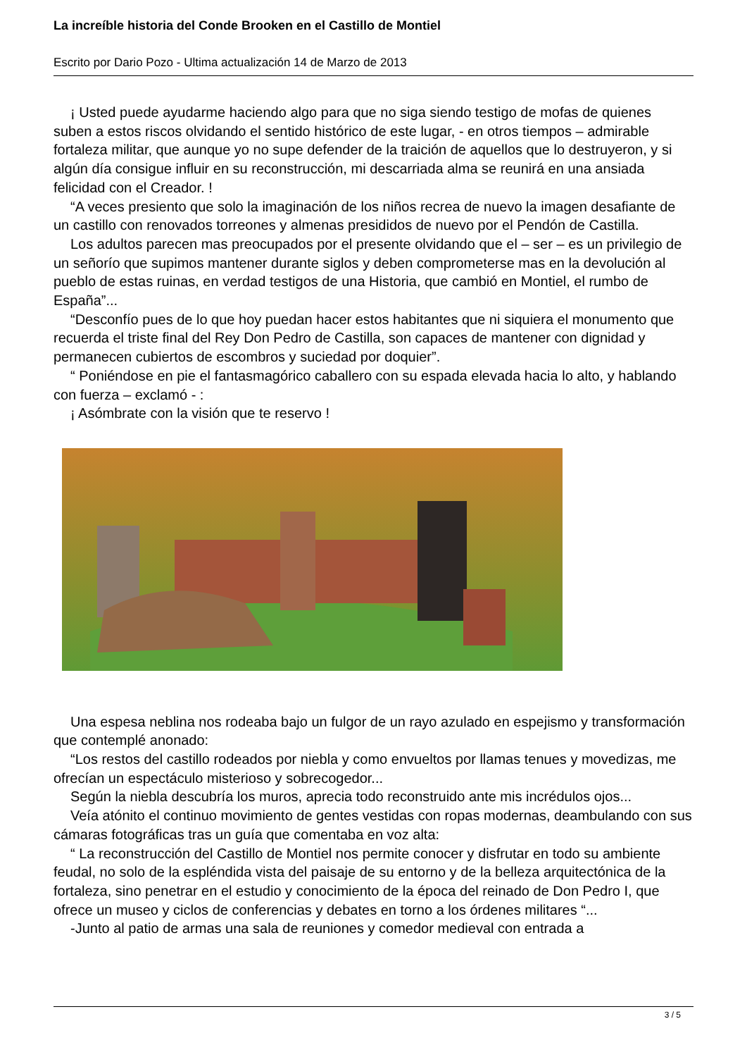La increíble historia del Conde Brooken en el Castillo de Montiel
Escrito por Dario Pozo - Ultima actualización 14 de Marzo de 2013
¡ Usted puede ayudarme haciendo algo para que no siga siendo testigo de mofas de quienes suben a estos riscos olvidando el sentido histórico de este lugar, - en otros tiempos – admirable fortaleza militar, que aunque yo no supe defender de la traición de aquellos que lo destruyeron, y si algún día consigue influir en su reconstrucción, mi descarriada alma se reunirá en una ansiada felicidad con el Creador. !
“A veces presiento que solo la imaginación de los niños recrea de nuevo la imagen desafiante de un castillo con renovados torreones y almenas presididos de nuevo por el Pendón de Castilla.
Los adultos parecen mas preocupados por el presente olvidando que el – ser – es un privilegio de un señorío que supimos mantener durante siglos y deben comprometerse mas en la devolución al pueblo de estas ruinas, en verdad testigos de una Historia, que cambió en Montiel, el rumbo de España”...
“Desconfío pues de lo que hoy puedan hacer estos habitantes que ni siquiera el monumento que recuerda el triste final del Rey Don Pedro de Castilla, son capaces de mantener con dignidad y permanecen cubiertos de escombros y suciedad por doquier”.
“ Poniéndose en pie el fantasmagórico caballero con su espada elevada hacia lo alto, y hablando con fuerza – exclamó - :
¡ Asómbrate con la visión que te reservo !
Una espesa neblina nos rodeaba bajo un fulgor de un rayo azulado en espejismo y transformación que contemplé anonado:
“Los restos del castillo rodeados por niebla y como envueltos por llamas tenues y movedizas, me ofrecían un espectáculo misterioso y sobrecogedor...
Según la niebla descubría los muros, aprecia todo reconstruido ante mis incrédulos ojos...
Veía atónito el continuo movimiento de gentes vestidas con ropas modernas, deambulando con sus cámaras fotográficas tras un guía que comentaba en voz alta:
“ La reconstrucción del Castillo de Montiel nos permite conocer y disfrutar en todo su ambiente feudal, no solo de la espléndida vista del paisaje de su entorno y de la belleza arquitectónica de la fortaleza, sino penetrar en el estudio y conocimiento de la época del reinado de Don Pedro I, que ofrece un museo y ciclos de conferencias y debates en torno a los órdenes militares “...
-Junto al patio de armas una sala de reuniones y comedor medieval con entrada a
3 / 5